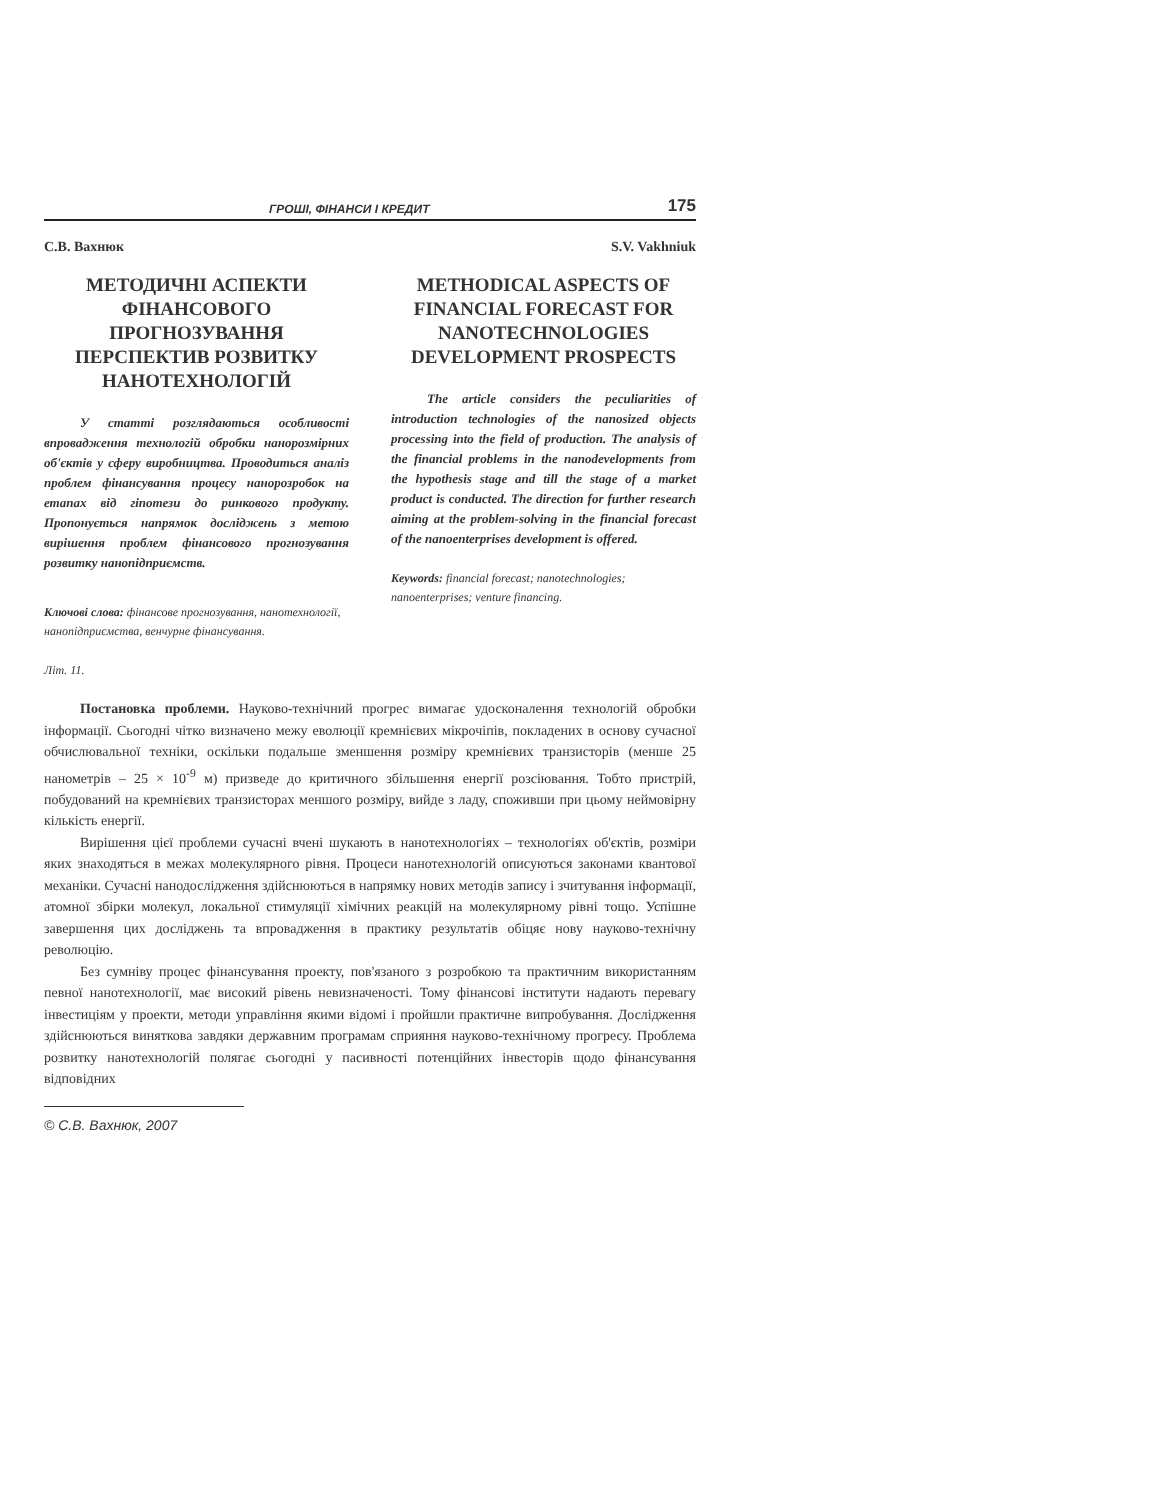ГРОШІ, ФІНАНСИ І КРЕДИТ 175
С.В. Вахнюк
МЕТОДИЧНІ АСПЕКТИ ФІНАНСОВОГО ПРОГНОЗУВАННЯ ПЕРСПЕКТИВ РОЗВИТКУ НАНОТЕХНОЛОГІЙ
У статті розглядаються особливості впровадження технологій обробки нанорозмірних об'єктів у сферу виробництва. Проводиться аналіз проблем фінансування процесу нанорозробок на етапах від гіпотези до ринкового продукту. Пропонується напрямок досліджень з метою вирішення проблем фінансового прогнозування розвитку нанопідприємств.
Ключові слова: фінансове прогнозування, нанотехнології, нанопідприємства, венчурне фінансування.
Літ. 11.
S.V. Vakhniuk
METHODICAL ASPECTS OF FINANCIAL FORECAST FOR NANOTECHNOLOGIES DEVELOPMENT PROSPECTS
The article considers the peculiarities of introduction technologies of the nanosized objects processing into the field of production. The analysis of the financial problems in the nanodevelopments from the hypothesis stage and till the stage of a market product is conducted. The direction for further research aiming at the problem-solving in the financial forecast of the nanoenterprises development is offered.
Keywords: financial forecast; nanotechnologies; nanoenterprises; venture financing.
Постановка проблеми. Науково-технічний прогрес вимагає удосконалення технологій обробки інформації. Сьогодні чітко визначено межу еволюції кремнієвих мікрочіпів, покладених в основу сучасної обчислювальної техніки, оскільки подальше зменшення розміру кремнієвих транзисторів (менше 25 нанометрів – 25 × 10<sup>-9</sup> м) призведе до критичного збільшення енергії розсіювання. Тобто пристрій, побудований на кремнієвих транзисторах меншого розміру, вийде з ладу, споживши при цьому неймовірну кількість енергії.
Вирішення цієї проблеми сучасні вчені шукають в нанотехнологіях – технологіях об'єктів, розміри яких знаходяться в межах молекулярного рівня. Процеси нанотехнологій описуються законами квантової механіки. Сучасні нанодослідження здійснюються в напрямку нових методів запису і зчитування інформації, атомної збірки молекул, локальної стимуляції хімічних реакцій на молекулярному рівні тощо. Успішне завершення цих досліджень та впровадження в практику результатів обіцяє нову науково-технічну революцію.
Без сумніву процес фінансування проекту, пов'язаного з розробкою та практичним використанням певної нанотехнології, має високий рівень невизначеності. Тому фінансові інститути надають перевагу інвестиціям у проекти, методи управління якими відомі і пройшли практичне випробування. Дослідження здійснюються виняткова завдяки державним програмам сприяння науково-технічному прогресу. Проблема розвитку нанотехнологій полягає сьогодні у пасивності потенційних інвесторів щодо фінансування відповідних
© С.В. Вахнюк, 2007